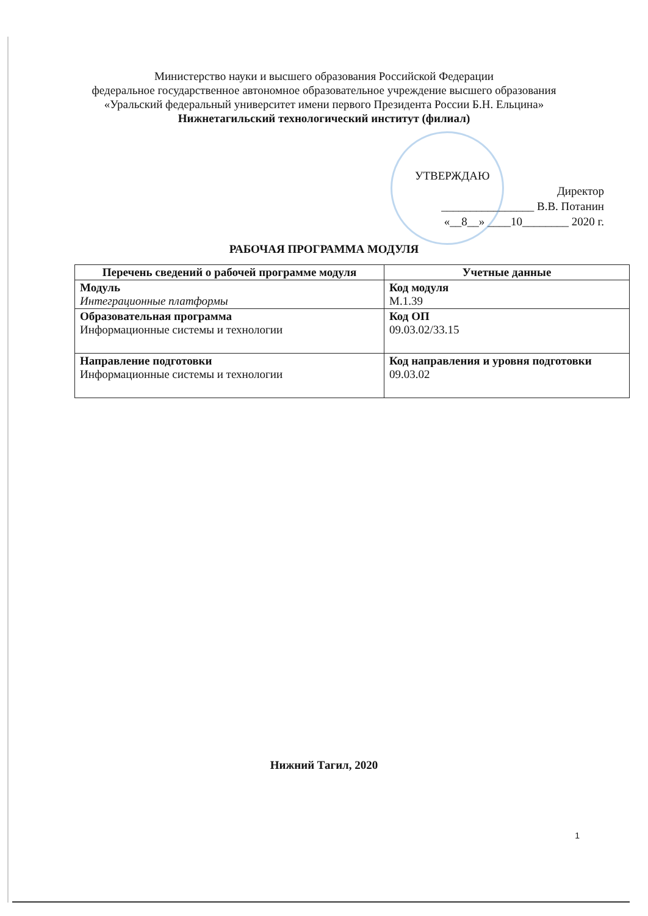Министерство науки и высшего образования Российской Федерации
федеральное государственное автономное образовательное учреждение высшего образования
«Уральский федеральный университет имени первого Президента России Б.Н. Ельцина»
Нижнетагильский технологический институт (филиал)
УТВЕРЖДАЮ
Директор
________________ В.В. Потанин
«__8__» ____10________ 2020 г.
РАБОЧАЯ ПРОГРАММА МОДУЛЯ
| Перечень сведений о рабочей программе модуля | Учетные данные |
| --- | --- |
| Модуль Интеграционные платформы | Код модуля М.1.39 |
| Образовательная программа Информационные системы и технологии | Код ОП 09.03.02/33.15 |
| Направление подготовки Информационные системы и технологии | Код направления и уровня подготовки 09.03.02 |
Нижний Тагил, 2020
1